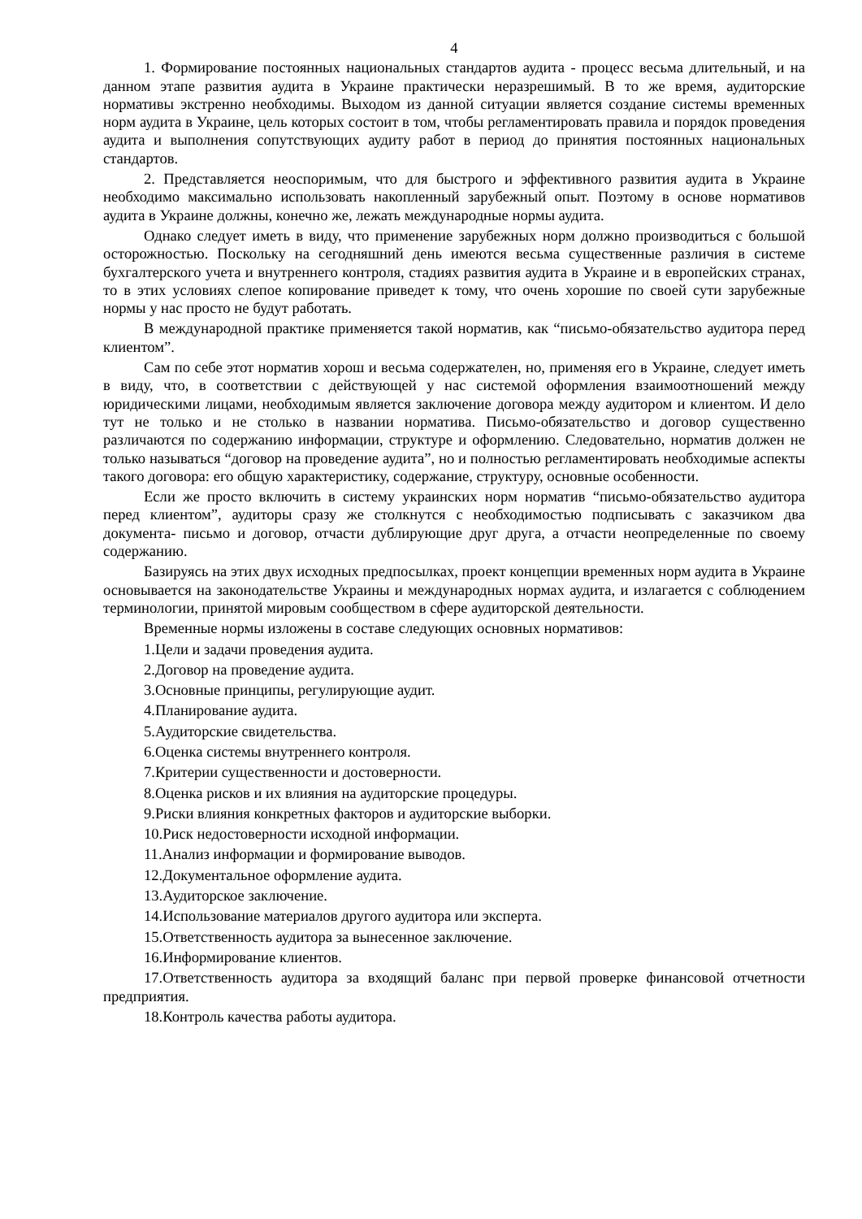4
1. Формирование постоянных национальных стандартов аудита - процесс весьма длительный, и на данном этапе развития аудита в Украине практически неразрешимый. В то же время, аудиторские нормативы экстренно необходимы. Выходом из данной ситуации является создание системы временных норм аудита в Украине, цель которых состоит в том, чтобы регламентировать правила и порядок проведения аудита и выполнения сопутствующих аудиту работ в период до принятия постоянных национальных стандартов.
2. Представляется неоспоримым, что для быстрого и эффективного развития аудита в Украине необходимо максимально использовать накопленный зарубежный опыт. Поэтому в основе нормативов аудита в Украине должны, конечно же, лежать международные нормы аудита.
Однако следует иметь в виду, что применение зарубежных норм должно производиться с большой осторожностью. Поскольку на сегодняшний день имеются весьма существенные различия в системе бухгалтерского учета и внутреннего контроля, стадиях развития аудита в Украине и в европейских странах, то в этих условиях слепое копирование приведет к тому, что очень хорошие по своей сути зарубежные нормы у нас просто не будут работать.
В международной практике применяется такой норматив, как “письмо-обязательство аудитора перед клиентом”.
Сам по себе этот норматив хорош и весьма содержателен, но, применяя его в Украине, следует иметь в виду, что, в соответствии с действующей у нас системой оформления взаимоотношений между юридическими лицами, необходимым является заключение договора между аудитором и клиентом. И дело тут не только и не столько в названии норматива. Письмо-обязательство и договор существенно различаются по содержанию информации, структуре и оформлению. Следовательно, норматив должен не только называться “договор на проведение аудита”, но и полностью регламентировать необходимые аспекты такого договора: его общую характеристику, содержание, структуру, основные особенности.
Если же просто включить в систему украинских норм норматив “письмо-обязательство аудитора перед клиентом”, аудиторы сразу же столкнутся с необходимостью подписывать с заказчиком два документа- письмо и договор, отчасти дублирующие друг друга, а отчасти неопределенные по своему содержанию.
Базируясь на этих двух исходных предпосылках, проект концепции временных норм аудита в Украине основывается на законодательстве Украины и международных нормах аудита, и излагается с соблюдением терминологии, принятой мировым сообществом в сфере аудиторской деятельности.
Временные нормы изложены в составе следующих основных нормативов:
1.Цели и задачи проведения аудита.
2.Договор на проведение аудита.
3.Основные принципы, регулирующие аудит.
4.Планирование аудита.
5.Аудиторские свидетельства.
6.Оценка системы внутреннего контроля.
7.Критерии существенности и достоверности.
8.Оценка рисков и их влияния на аудиторские процедуры.
9.Риски влияния конкретных факторов и аудиторские выборки.
10.Риск недостоверности исходной информации.
11.Анализ информации и формирование выводов.
12.Документальное оформление аудита.
13.Аудиторское заключение.
14.Использование материалов другого аудитора или эксперта.
15.Ответственность аудитора за вынесенное заключение.
16.Информирование клиентов.
17.Ответственность аудитора за входящий баланс при первой проверке финансовой отчетности предприятия.
18.Контроль качества работы аудитора.